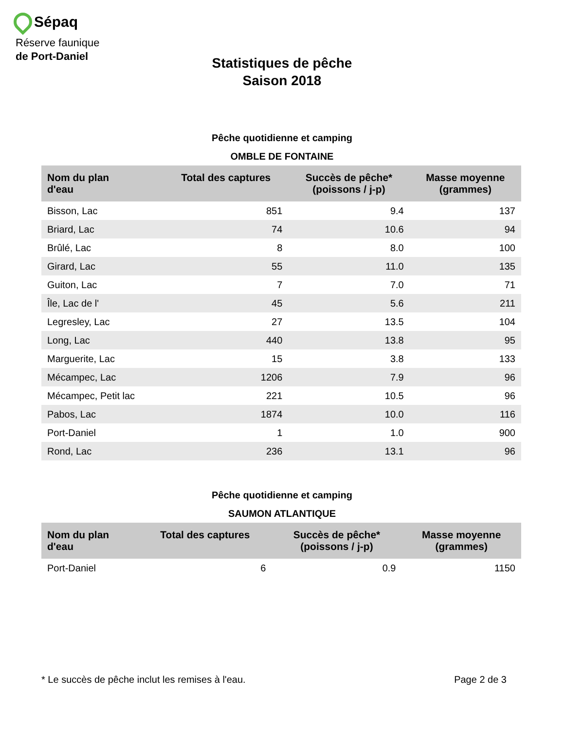Sépaq
Réserve faunique
de Port-Daniel
Statistiques de pêche
Saison 2018
Pêche quotidienne et camping
OMBLE DE FONTAINE
| Nom du plan d'eau | Total des captures | Succès de pêche* (poissons / j-p) | Masse moyenne (grammes) |
| --- | --- | --- | --- |
| Bisson, Lac | 851 | 9.4 | 137 |
| Briard, Lac | 74 | 10.6 | 94 |
| Brûlé, Lac | 8 | 8.0 | 100 |
| Girard, Lac | 55 | 11.0 | 135 |
| Guiton, Lac | 7 | 7.0 | 71 |
| Île, Lac de l' | 45 | 5.6 | 211 |
| Legresley, Lac | 27 | 13.5 | 104 |
| Long, Lac | 440 | 13.8 | 95 |
| Marguerite, Lac | 15 | 3.8 | 133 |
| Mécampec, Lac | 1206 | 7.9 | 96 |
| Mécampec, Petit lac | 221 | 10.5 | 96 |
| Pabos, Lac | 1874 | 10.0 | 116 |
| Port-Daniel | 1 | 1.0 | 900 |
| Rond, Lac | 236 | 13.1 | 96 |
Pêche quotidienne et camping
SAUMON ATLANTIQUE
| Nom du plan d'eau | Total des captures | Succès de pêche* (poissons / j-p) | Masse moyenne (grammes) |
| --- | --- | --- | --- |
| Port-Daniel | 6 | 0.9 | 1150 |
* Le succès de pêche inclut les remises à l'eau. Page 2 de 3